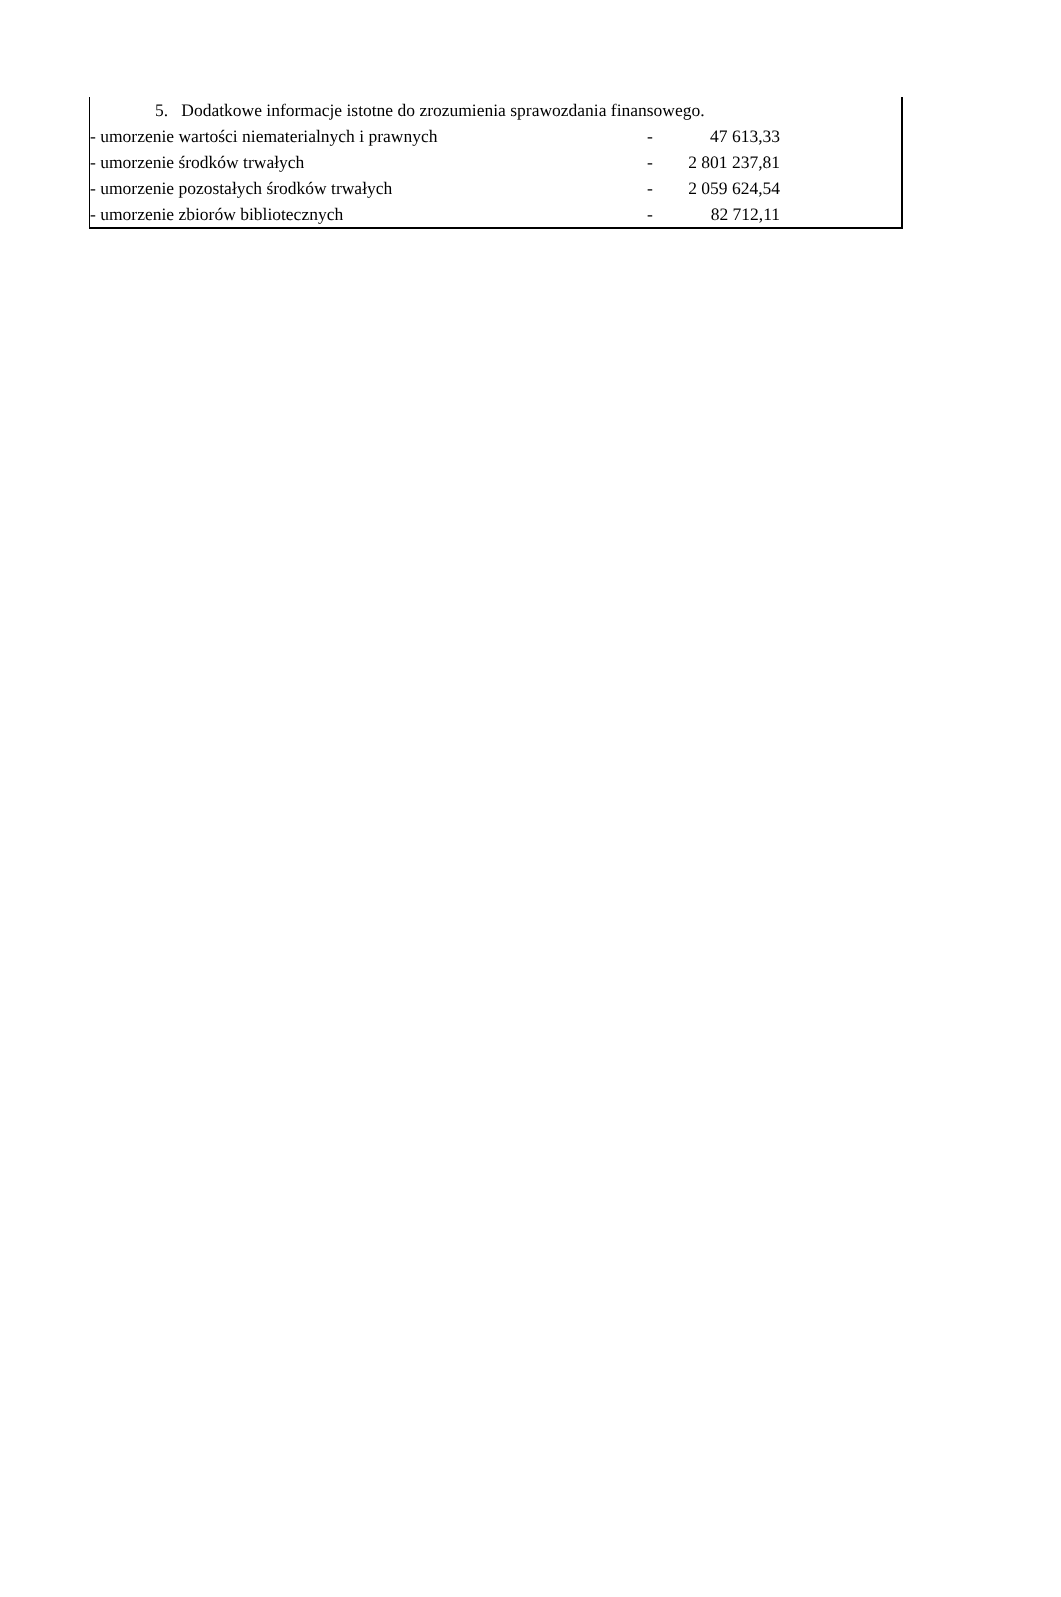5. Dodatkowe informacje istotne do zrozumienia sprawozdania finansowego.
| - umorzenie wartości niematerialnych i prawnych | - | 47 613,33 | |
| - umorzenie środków trwałych | - | 2 801 237,81 | |
| - umorzenie pozostałych środków trwałych | - | 2 059 624,54 | |
| - umorzenie zbiorów bibliotecznych | - | 82 712,11 | |